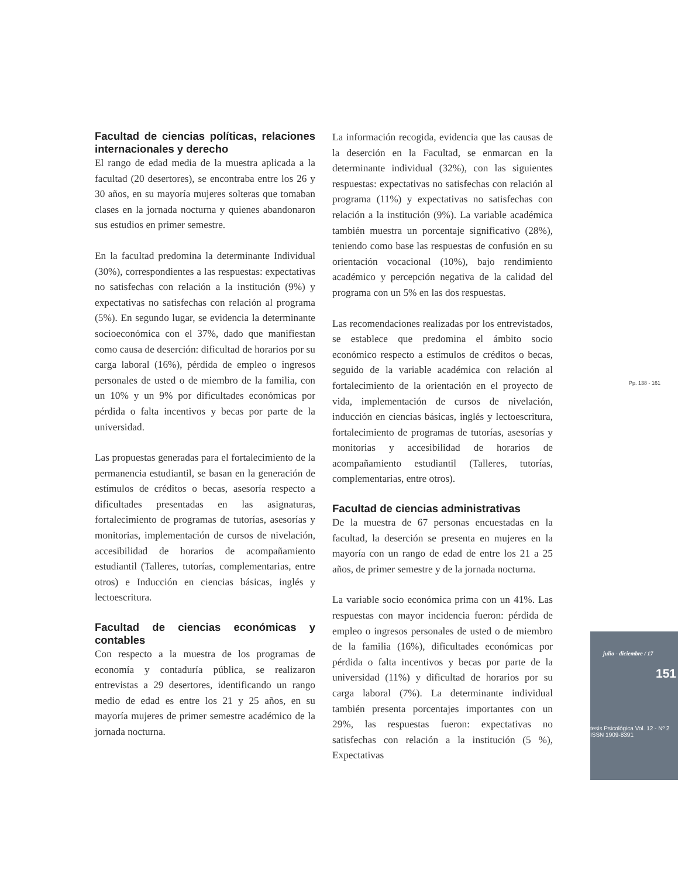Facultad de ciencias políticas, relaciones internacionales y derecho
El rango de edad media de la muestra aplicada a la facultad (20 desertores), se encontraba entre los 26 y 30 años, en su mayoría mujeres solteras que tomaban clases en la jornada nocturna y quienes abandonaron sus estudios en primer semestre.
En la facultad predomina la determinante Individual (30%), correspondientes a las respuestas: expectativas no satisfechas con relación a la institución (9%) y expectativas no satisfechas con relación al programa (5%). En segundo lugar, se evidencia la determinante socioeconómica con el 37%, dado que manifiestan como causa de deserción: dificultad de horarios por su carga laboral (16%), pérdida de empleo o ingresos personales de usted o de miembro de la familia, con un 10% y un 9% por dificultades económicas por pérdida o falta incentivos y becas por parte de la universidad.
Las propuestas generadas para el fortalecimiento de la permanencia estudiantil, se basan en la generación de estímulos de créditos o becas, asesoría respecto a dificultades presentadas en las asignaturas, fortalecimiento de programas de tutorías, asesorías y monitorias, implementación de cursos de nivelación, accesibilidad de horarios de acompañamiento estudiantil (Talleres, tutorías, complementarias, entre otros) e Inducción en ciencias básicas, inglés y lectoescritura.
Facultad de ciencias económicas y contables
Con respecto a la muestra de los programas de economía y contaduría pública, se realizaron entrevistas a 29 desertores, identificando un rango medio de edad es entre los 21 y 25 años, en su mayoría mujeres de primer semestre académico de la jornada nocturna.
La información recogida, evidencia que las causas de la deserción en la Facultad, se enmarcan en la determinante individual (32%), con las siguientes respuestas: expectativas no satisfechas con relación al programa (11%) y expectativas no satisfechas con relación a la institución (9%). La variable académica también muestra un porcentaje significativo (28%), teniendo como base las respuestas de confusión en su orientación vocacional (10%), bajo rendimiento académico y percepción negativa de la calidad del programa con un 5% en las dos respuestas.
Las recomendaciones realizadas por los entrevistados, se establece que predomina el ámbito socio económico respecto a estímulos de créditos o becas, seguido de la variable académica con relación al fortalecimiento de la orientación en el proyecto de vida, implementación de cursos de nivelación, inducción en ciencias básicas, inglés y lectoescritura, fortalecimiento de programas de tutorías, asesorías y monitorias y accesibilidad de horarios de acompañamiento estudiantil (Talleres, tutorías, complementarias, entre otros).
Facultad de ciencias administrativas
De la muestra de 67 personas encuestadas en la facultad, la deserción se presenta en mujeres en la mayoría con un rango de edad de entre los 21 a 25 años, de primer semestre y de la jornada nocturna.
La variable socio económica prima con un 41%. Las respuestas con mayor incidencia fueron: pérdida de empleo o ingresos personales de usted o de miembro de la familia (16%), dificultades económicas por pérdida o falta incentivos y becas por parte de la universidad (11%) y dificultad de horarios por su carga laboral (7%). La determinante individual también presenta porcentajes importantes con un 29%, las respuestas fueron: expectativas no satisfechas con relación a la institución (5 %), Expectativas
Pp. 138 - 161
julio - diciembre / 17
151
tesis Psicológica Vol. 12 - Nº 2 ISSN 1909-8391